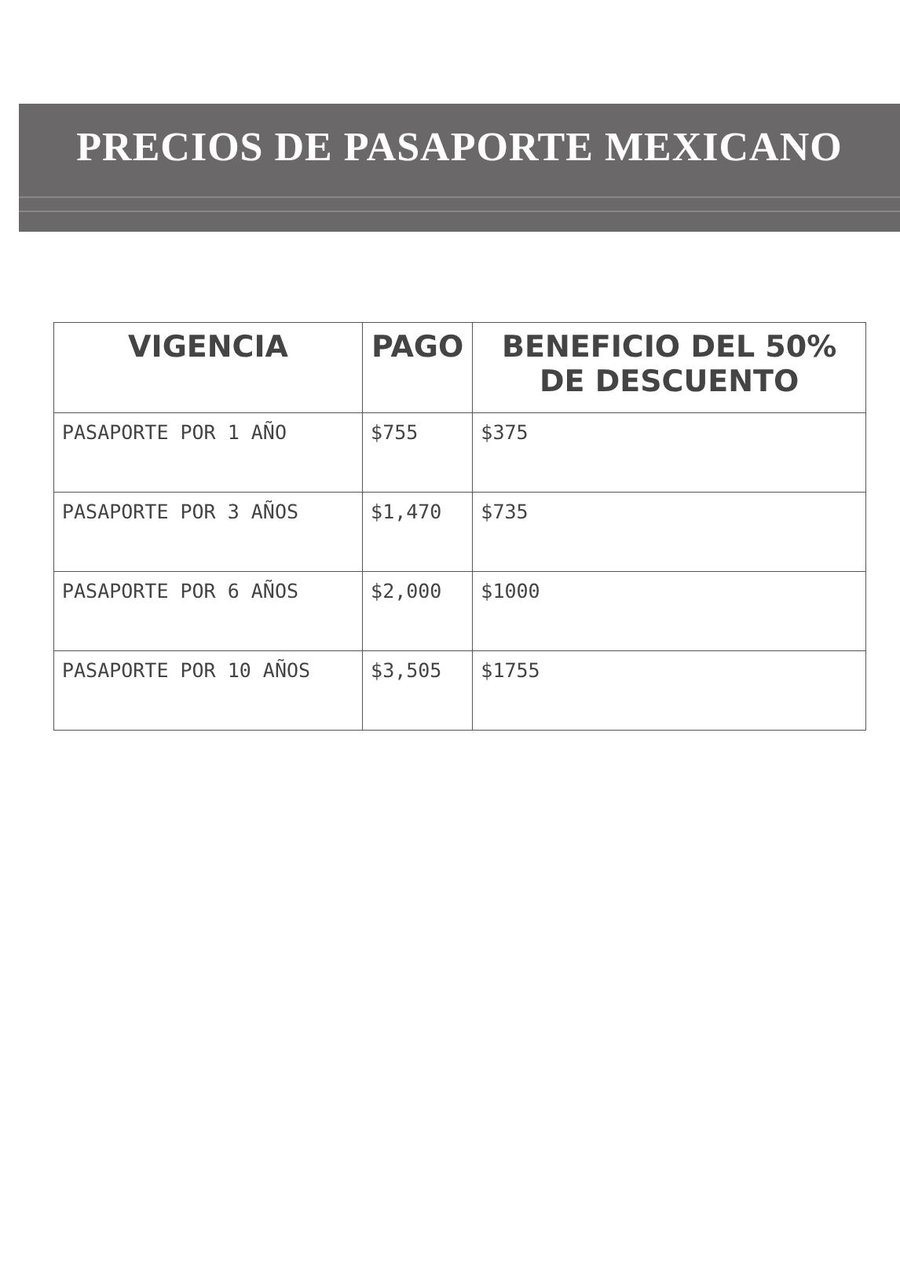PRECIOS DE PASAPORTE MEXICANO
| VIGENCIA | PAGO | BENEFICIO DEL 50% DE DESCUENTO |
| --- | --- | --- |
| PASAPORTE POR 1 AÑO | $755 | $375 |
| PASAPORTE POR 3 AÑOS | $1,470 | $735 |
| PASAPORTE POR 6 AÑOS | $2,000 | $1000 |
| PASAPORTE POR 10 AÑOS | $3,505 | $1755 |